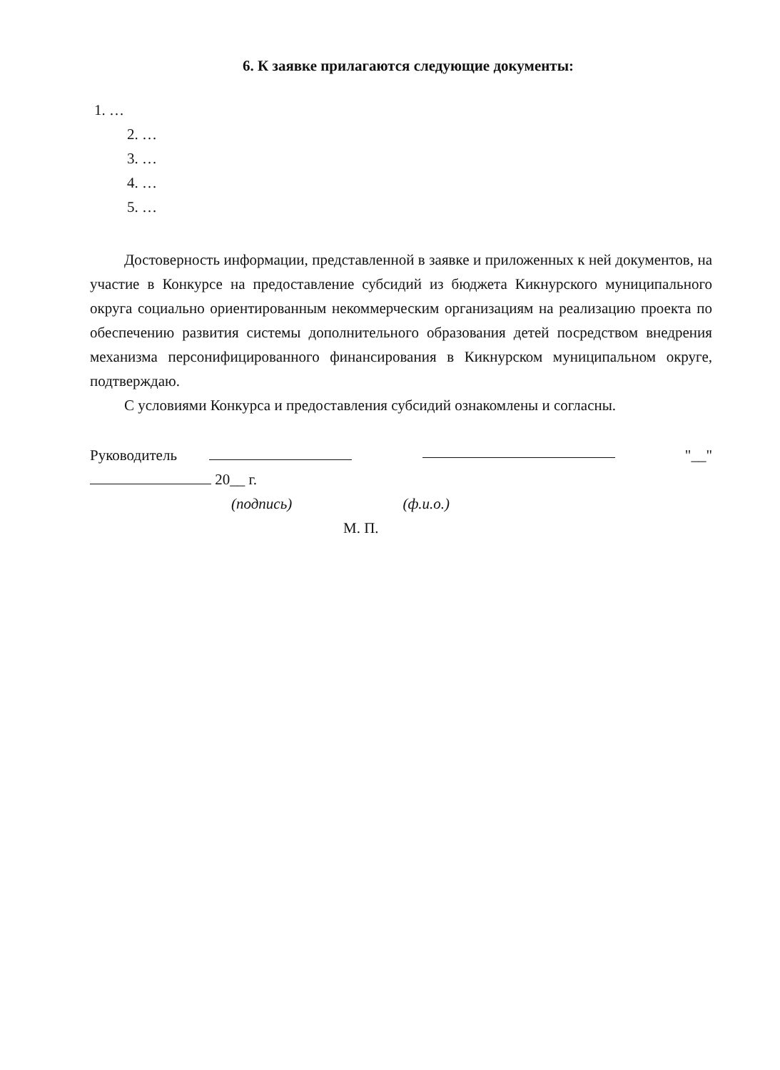6. К заявке прилагаются следующие документы:
1. …
2. …
3. …
4. …
5. …
Достоверность информации, представленной в заявке и приложенных к ней документов, на участие в Конкурсе на предоставление субсидий из бюджета Кикнурского муниципального округа социально ориентированным некоммерческим организациям на реализацию проекта по обеспечению развития системы дополнительного образования детей посредством внедрения механизма персонифицированного финансирования в Кикнурском муниципальном округе, подтверждаю.
С условиями Конкурса и предоставления субсидий ознакомлены и согласны.
Руководитель "__"
20__ г.
(подпись) (ф.и.о.)
М. П.